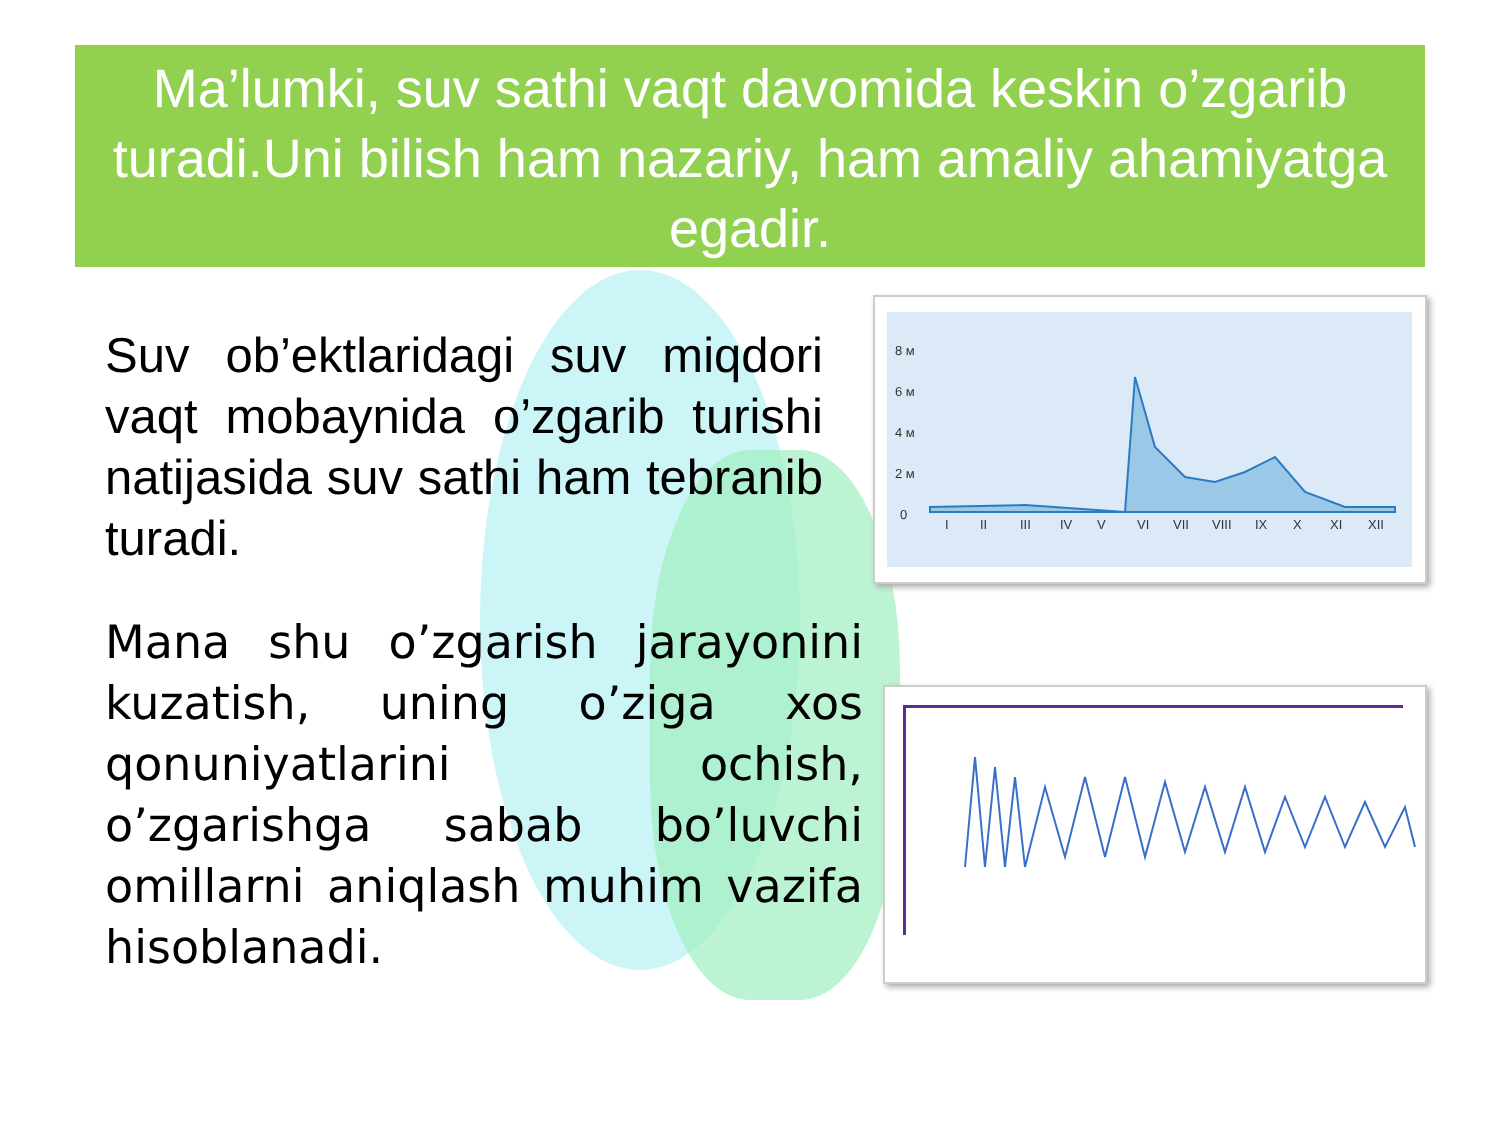Ma’lumki, suv sathi vaqt davomida keskin o’zgarib turadi.Uni bilish ham nazariy, ham amaliy ahamiyatga egadir.
Suv ob’ektlaridagi suv miqdori vaqt mobaynida o’zgarib turishi natijasida suv sathi ham tebranib turadi.
Mana shu o’zgarish jarayonini kuzatish, uning o’ziga xos qonuniyatlarini ochish, o’zgarishga sabab bo’luvchi omillarni aniqlash muhim vazifa hisoblanadi.
8 м
6 м
4 м
2 м
0
I
II
III
IV
V
VI
VII
VIII
IX
X
XI
XII